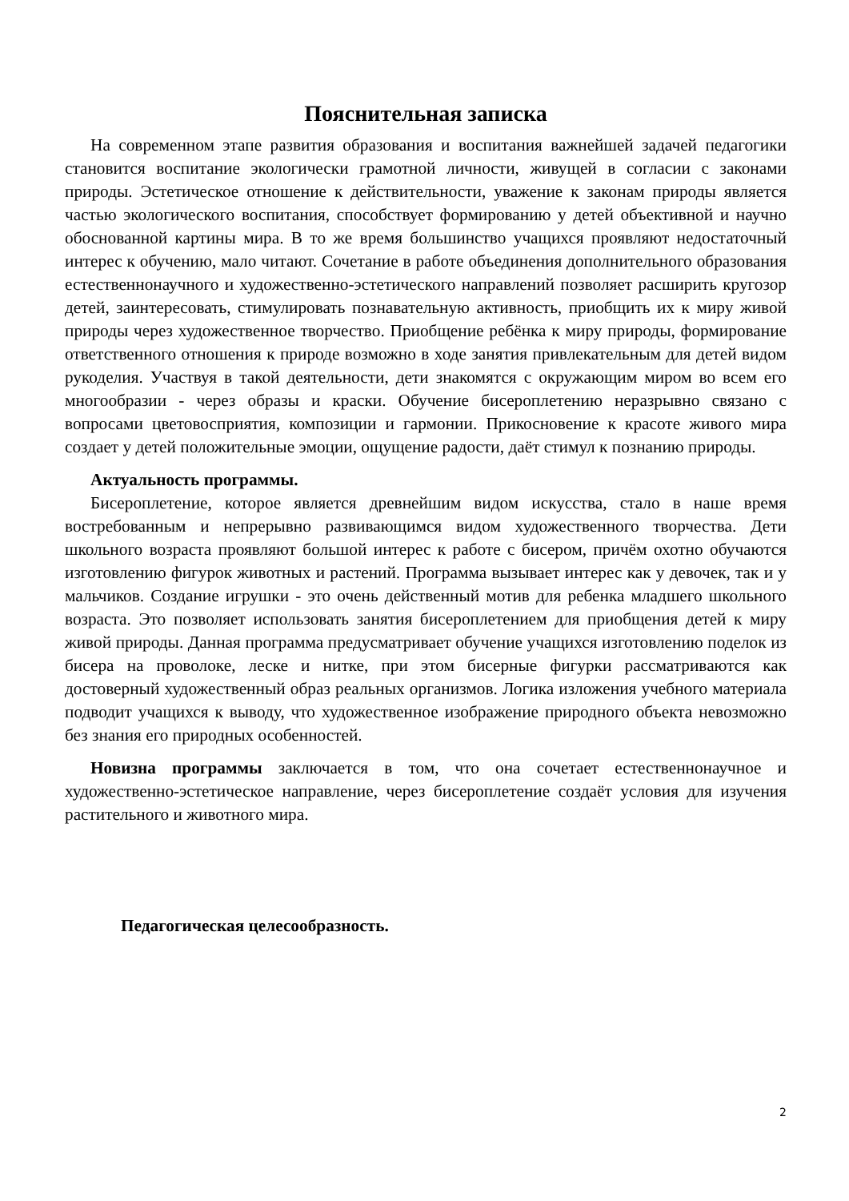Пояснительная записка
На современном этапе развития образования и воспитания важнейшей задачей педагогики становится воспитание экологически грамотной личности, живущей в согласии с законами природы. Эстетическое отношение к действительности, уважение к законам природы является частью экологического воспитания, способствует формированию у детей объективной и научно обоснованной картины мира. В то же время большинство учащихся проявляют недостаточный интерес к обучению, мало читают. Сочетание в работе объединения дополнительного образования естественнонаучного и художественно-эстетического направлений позволяет расширить кругозор детей, заинтересовать, стимулировать познавательную активность, приобщить их к миру живой природы через художественное творчество. Приобщение ребёнка к миру природы, формирование ответственного отношения к природе возможно в ходе занятия привлекательным для детей видом рукоделия. Участвуя в такой деятельности, дети знакомятся с окружающим миром во всем его многообразии - через образы и краски. Обучение бисероплетению неразрывно связано с вопросами цветовосприятия, композиции и гармонии. Прикосновение к красоте живого мира создает у детей положительные эмоции, ощущение радости, даёт стимул к познанию природы.
Актуальность программы.
Бисероплетение, которое является древнейшим видом искусства, стало в наше время востребованным и непрерывно развивающимся видом художественного творчества. Дети школьного возраста проявляют большой интерес к работе с бисером, причём охотно обучаются изготовлению фигурок животных и растений. Программа вызывает интерес как у девочек, так и у мальчиков. Создание игрушки - это очень действенный мотив для ребенка младшего школьного возраста. Это позволяет использовать занятия бисероплетением для приобщения детей к миру живой природы. Данная программа предусматривает обучение учащихся изготовлению поделок из бисера на проволоке, леске и нитке, при этом бисерные фигурки рассматриваются как достоверный художественный образ реальных организмов. Логика изложения учебного материала подводит учащихся к выводу, что художественное изображение природного объекта невозможно без знания его природных особенностей.
Новизна программы заключается в том, что она сочетает естественнонаучное и художественно-эстетическое направление, через бисероплетение создаёт условия для изучения растительного и животного мира.
Педагогическая целесообразность.
2